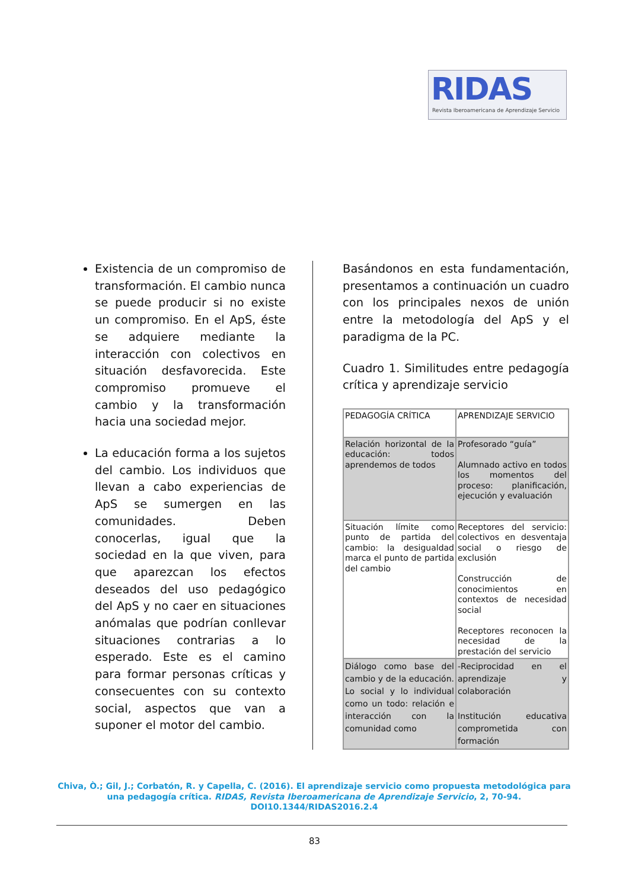RIDAS
Revista Iberoamericana de Aprendizaje Servicio
Existencia de un compromiso de transformación. El cambio nunca se puede producir si no existe un compromiso. En el ApS, éste se adquiere mediante la interacción con colectivos en situación desfavorecida. Este compromiso promueve el cambio y la transformación hacia una sociedad mejor.
La educación forma a los sujetos del cambio. Los individuos que llevan a cabo experiencias de ApS se sumergen en las comunidades. Deben conocerlas, igual que la sociedad en la que viven, para que aparezcan los efectos deseados del uso pedagógico del ApS y no caer en situaciones anómalas que podrían conllevar situaciones contrarias a lo esperado. Este es el camino para formar personas críticas y consecuentes con su contexto social, aspectos que van a suponer el motor del cambio.
Basándonos en esta fundamentación, presentamos a continuación un cuadro con los principales nexos de unión entre la metodología del ApS y el paradigma de la PC.
Cuadro 1. Similitudes entre pedagogía crítica y aprendizaje servicio
| PEDAGOGÍA CRÍTICA | APRENDIZAJE SERVICIO |
| Relación horizontal de la educación: todos aprendemos de todos | Profesorado “guía” Alumnado activo en todos los momentos del proceso: planificación, ejecución y evaluación |
| Situación límite como punto de partida del cambio: la desigualdad marca el punto de partida del cambio | Receptores del servicio: colectivos en desventaja social o riesgo de exclusión Construcción de conocimientos en contextos de necesidad social Receptores reconocen la necesidad de la prestación del servicio |
| Diálogo como base del cambio y de la educación. Lo social y lo individual como un todo: relación e interacción con la comunidad como | -Reciprocidad en el aprendizaje y colaboración Institución educativa comprometida con formación |
Chiva, Ò.; Gil, J.; Corbatón, R. y Capella, C. (2016). El aprendizaje servicio como propuesta metodológica para una pedagogía crítica. RIDAS, Revista Iberoamericana de Aprendizaje Servicio, 2, 70-94. DOI10.1344/RIDAS2016.2.4
83